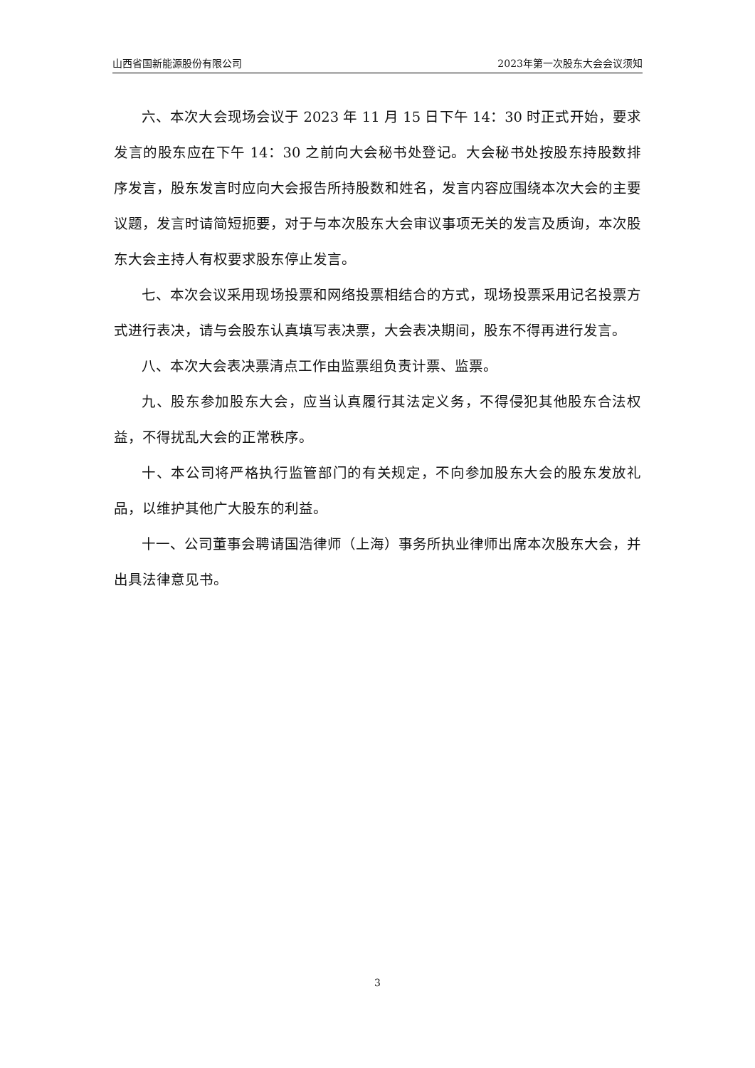山西省国新能源股份有限公司 2023年第一次股东大会会议须知
六、本次大会现场会议于 2023 年 11 月 15 日下午 14：30 时正式开始，要求发言的股东应在下午 14：30 之前向大会秘书处登记。大会秘书处按股东持股数排序发言，股东发言时应向大会报告所持股数和姓名，发言内容应围绕本次大会的主要议题，发言时请简短扼要，对于与本次股东大会审议事项无关的发言及质询，本次股东大会主持人有权要求股东停止发言。
七、本次会议采用现场投票和网络投票相结合的方式，现场投票采用记名投票方式进行表决，请与会股东认真填写表决票，大会表决期间，股东不得再进行发言。
八、本次大会表决票清点工作由监票组负责计票、监票。
九、股东参加股东大会，应当认真履行其法定义务，不得侵犯其他股东合法权益，不得扰乱大会的正常秩序。
十、本公司将严格执行监管部门的有关规定，不向参加股东大会的股东发放礼品，以维护其他广大股东的利益。
十一、公司董事会聘请国浩律师（上海）事务所执业律师出席本次股东大会，并出具法律意见书。
3